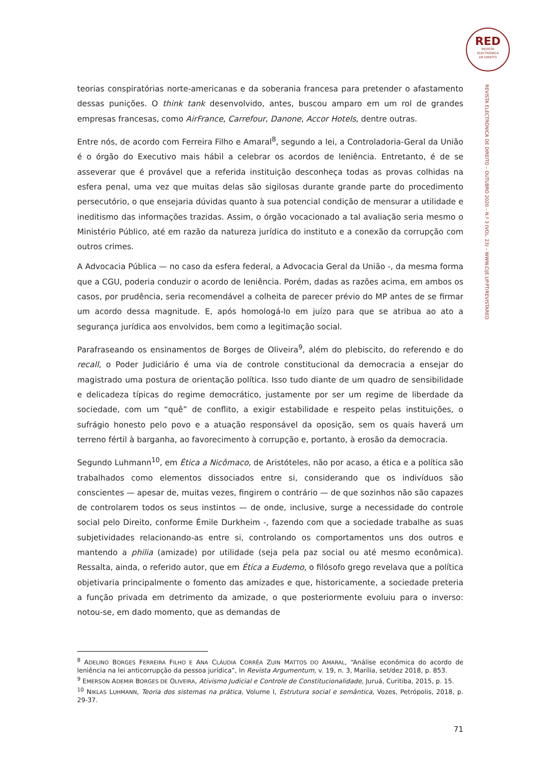RED
REVISTA
ELECTRÓNICA
DE DIREITO
REVISTA ELECTRÓNICA DE DIREITO – OUTUBRO 2020 – N.º 3 (VOL. 23) – WWW.CIJE.UP.PT/REVISTARED
teorias conspiratórias norte-americanas e da soberania francesa para pretender o afastamento dessas punições. O think tank desenvolvido, antes, buscou amparo em um rol de grandes empresas francesas, como AirFrance, Carrefour, Danone, Accor Hotels, dentre outras.
Entre nós, de acordo com Ferreira Filho e Amaral<sup>8</sup>, segundo a lei, a Controladoria-Geral da União é o órgão do Executivo mais hábil a celebrar os acordos de leniência. Entretanto, é de se asseverar que é provável que a referida instituição desconheça todas as provas colhidas na esfera penal, uma vez que muitas delas são sigilosas durante grande parte do procedimento persecutório, o que ensejaria dúvidas quanto à sua potencial condição de mensurar a utilidade e ineditismo das informações trazidas. Assim, o órgão vocacionado a tal avaliação seria mesmo o Ministério Público, até em razão da natureza jurídica do instituto e a conexão da corrupção com outros crimes.
A Advocacia Pública — no caso da esfera federal, a Advocacia Geral da União -, da mesma forma que a CGU, poderia conduzir o acordo de leniência. Porém, dadas as razões acima, em ambos os casos, por prudência, seria recomendável a colheita de parecer prévio do MP antes de se firmar um acordo dessa magnitude. E, após homologá-lo em juízo para que se atribua ao ato a segurança jurídica aos envolvidos, bem como a legitimação social.
Parafraseando os ensinamentos de Borges de Oliveira<sup>9</sup>, além do plebiscito, do referendo e do recall, o Poder Judiciário é uma via de controle constitucional da democracia a ensejar do magistrado uma postura de orientação política. Isso tudo diante de um quadro de sensibilidade e delicadeza típicas do regime democrático, justamente por ser um regime de liberdade da sociedade, com um “quê” de conflito, a exigir estabilidade e respeito pelas instituições, o sufrágio honesto pelo povo e a atuação responsável da oposição, sem os quais haverá um terreno fértil à barganha, ao favorecimento à corrupção e, portanto, à erosão da democracia.
Segundo Luhmann<sup>10</sup>, em Ética a Nicômaco, de Aristóteles, não por acaso, a ética e a política são trabalhados como elementos dissociados entre si, considerando que os indivíduos são conscientes — apesar de, muitas vezes, fingirem o contrário — de que sozinhos não são capazes de controlarem todos os seus instintos — de onde, inclusive, surge a necessidade do controle social pelo Direito, conforme Émile Durkheim -, fazendo com que a sociedade trabalhe as suas subjetividades relacionando-as entre si, controlando os comportamentos uns dos outros e mantendo a philia (amizade) por utilidade (seja pela paz social ou até mesmo econômica). Ressalta, ainda, o referido autor, que em Ética a Eudemo, o filósofo grego revelava que a política objetivaria principalmente o fomento das amizades e que, historicamente, a sociedade preteria a função privada em detrimento da amizade, o que posteriormente evoluiu para o inverso: notou-se, em dado momento, que as demandas de
<sup>8</sup> ADELINO BORGES FERREIRA FILHO E ANA CLÁUDIA CORRÊA ZUIN MATTOS DO AMARAL, “Análise econômica do acordo de leniência na lei anticorrupção da pessoa jurídica”, In Revista Argumentum, v. 19, n. 3, Marília, set/dez 2018, p. 853.
<sup>9</sup> EMERSON ADEMIR BORGES DE OLIVEIRA, Ativismo Judicial e Controle de Constitucionalidade, Juruá, Curitiba, 2015, p. 15.
<sup>10</sup> NIKLAS LUHMANN, Teoria dos sistemas na prática, Volume I, Estrutura social e semântica, Vozes, Petrópolis, 2018, p. 29-37.
71